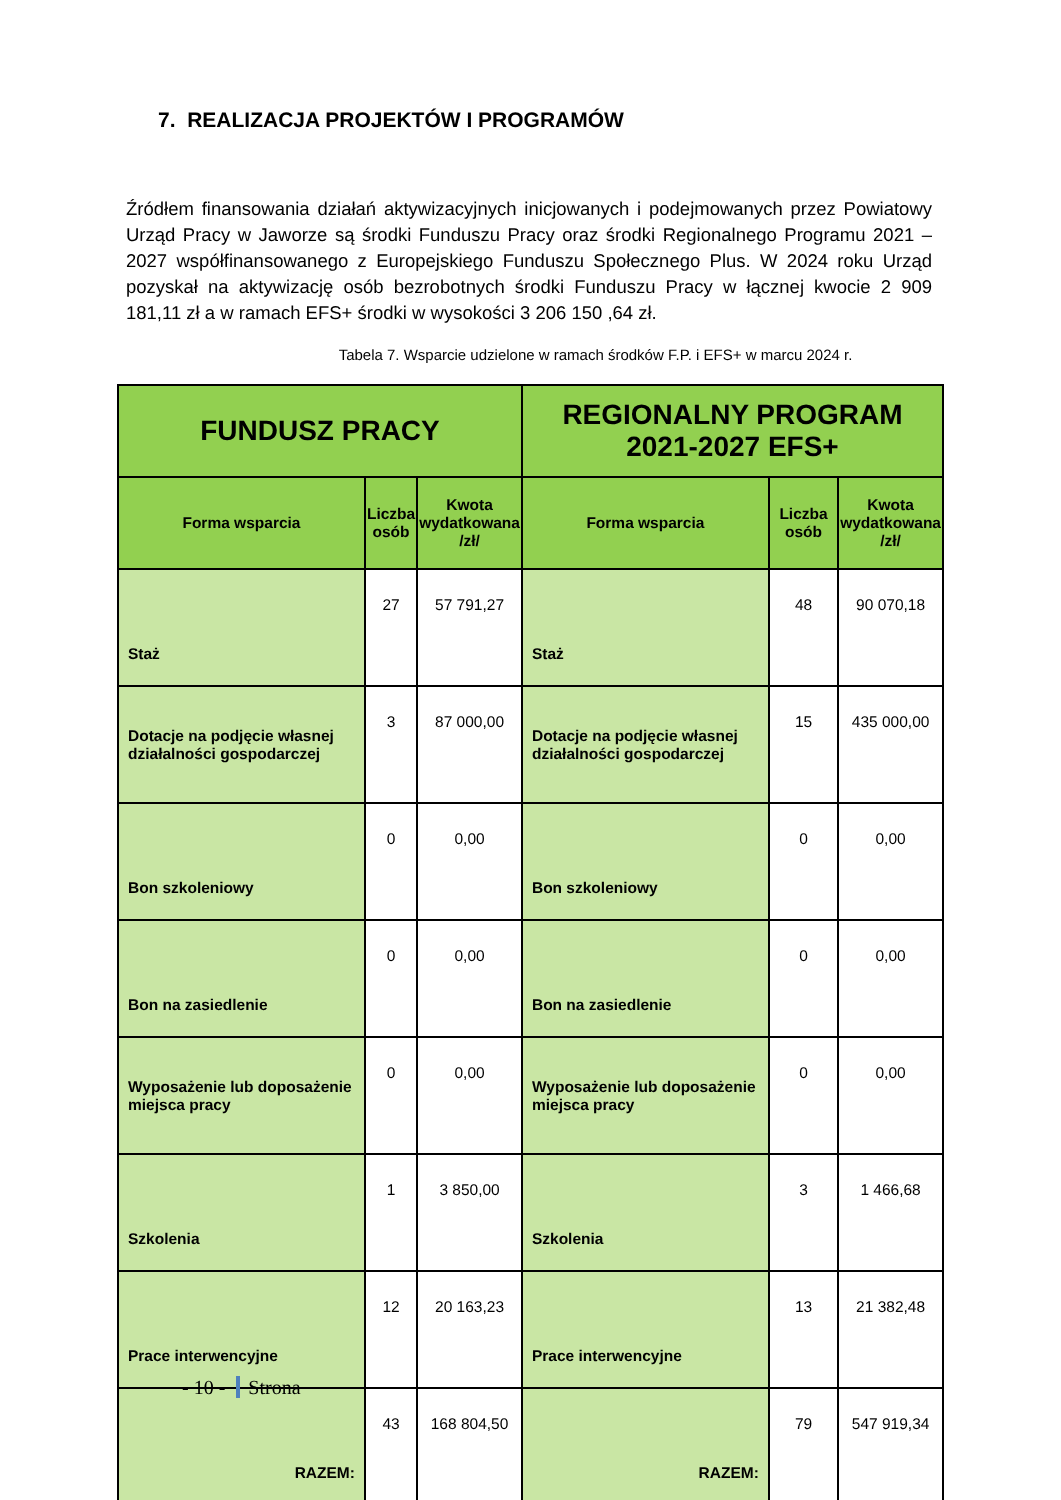7. REALIZACJA PROJEKTÓW I PROGRAMÓW
Źródłem finansowania działań aktywizacyjnych inicjowanych i podejmowanych przez Powiatowy Urząd Pracy w Jaworze są środki Funduszu Pracy oraz środki Regionalnego Programu 2021 – 2027 współfinansowanego z Europejskiego Funduszu Społecznego Plus. W 2024 roku Urząd pozyskał na aktywizację osób bezrobotnych środki Funduszu Pracy w łącznej kwocie 2 909 181,11 zł a w ramach EFS+ środki w wysokości 3 206 150 ,64 zł.
Tabela 7. Wsparcie udzielone w ramach środków F.P. i EFS+ w marcu 2024 r.
| FUNDUSZ PRACY | | | REGIONALNY PROGRAM 2021-2027 EFS+ | | |
| --- | --- | --- | --- | --- | --- |
| Forma wsparcia | Liczba osób | Kwota wydatkowana /zł/ | Forma wsparcia | Liczba osób | Kwota wydatkowana /zł/ |
| Staż | 27 | 57 791,27 | Staż | 48 | 90 070,18 |
| Dotacje na podjęcie własnej działalności gospodarczej | 3 | 87 000,00 | Dotacje na podjęcie własnej działalności gospodarczej | 15 | 435 000,00 |
| Bon szkoleniowy | 0 | 0,00 | Bon szkoleniowy | 0 | 0,00 |
| Bon na zasiedlenie | 0 | 0,00 | Bon na zasiedlenie | 0 | 0,00 |
| Wyposażenie lub doposażenie miejsca pracy | 0 | 0,00 | Wyposażenie lub doposażenie miejsca pracy | 0 | 0,00 |
| Szkolenia | 1 | 3 850,00 | Szkolenia | 3 | 1 466,68 |
| Prace interwencyjne | 12 | 20 163,23 | Prace interwencyjne | 13 | 21 382,48 |
| RAZEM: | 43 | 168 804,50 | RAZEM: | 79 | 547 919,34 |
- 10 - Strona